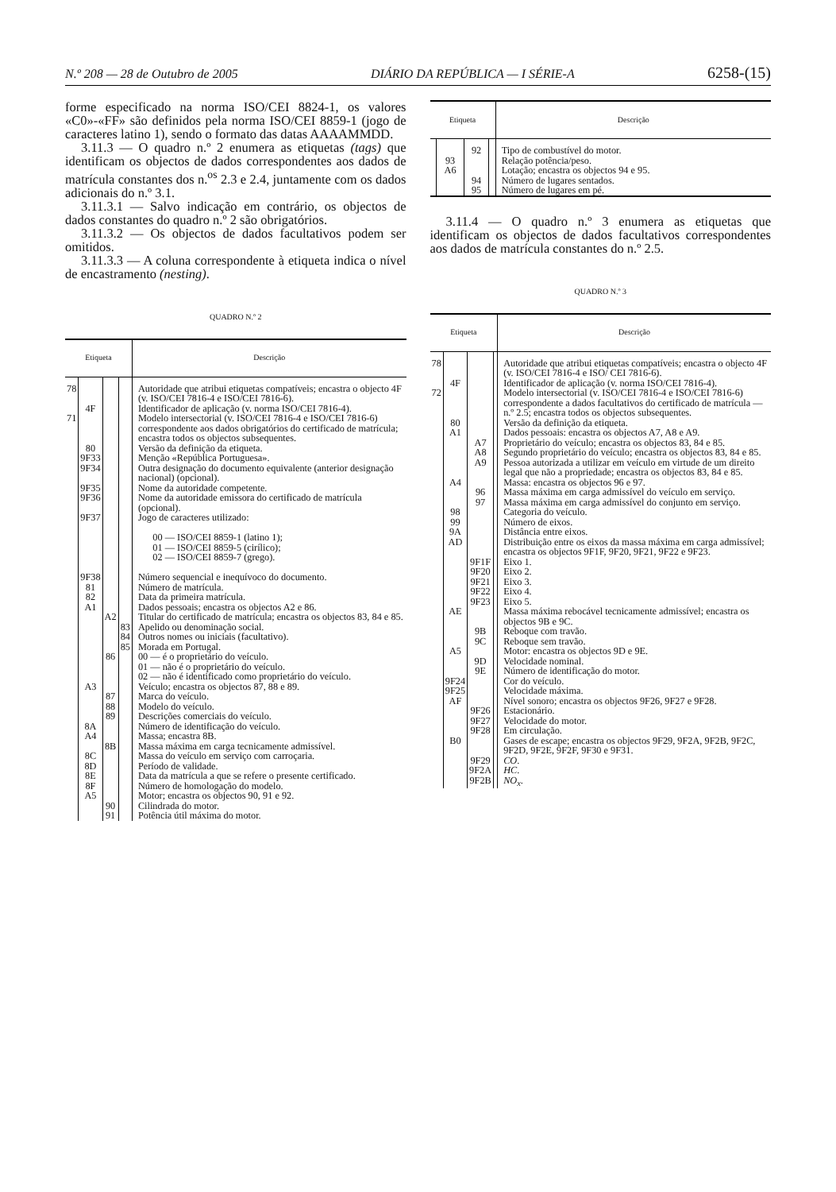N.º 208 — 28 de Outubro de 2005 DIÁRIO DA REPÚBLICA — I SÉRIE-A 6258-(15)
forme especificado na norma ISO/CEI 8824-1, os valores «C0»-«FF» são definidos pela norma ISO/CEI 8859-1 (jogo de caracteres latino 1), sendo o formato das datas AAAAMMDD.
3.11.3 — O quadro n.º 2 enumera as etiquetas (tags) que identificam os objectos de dados correspondentes aos dados de matrícula constantes dos n.<sup>os</sup> 2.3 e 2.4, juntamente com os dados adicionais do n.º 3.1.
3.11.3.1 — Salvo indicação em contrário, os objectos de dados constantes do quadro n.º 2 são obrigatórios.
3.11.3.2 — Os objectos de dados facultativos podem ser omitidos.
3.11.3.3 — A coluna correspondente à etiqueta indica o nível de encastramento (nesting).
QUADRO N.º 2
| Etiqueta | | | | Descrição |
| --- | --- | --- | --- | --- |
| 78 | | | | Autoridade que atribui etiquetas compatíveis; encastra o objecto 4F (v. ISO/CEI 7816-4 e ISO/CEI 7816-6). |
| | 4F | | | Identificador de aplicação (v. norma ISO/CEI 7816-4). |
| 71 | | | | Modelo intersectorial (v. ISO/CEI 7816-4 e ISO/CEI 7816-6) correspondente aos dados obrigatórios do certificado de matrícula; encastra todos os objectos subsequentes. |
| | 80 | | | Versão da definição da etiqueta. |
| | 9F33 | | | Menção «República Portuguesa». |
| | 9F34 | | | Outra designação do documento equivalente (anterior designação nacional) (opcional). |
| | 9F35 | | | Nome da autoridade competente. |
| | 9F36 | | | Nome da autoridade emissora do certificado de matrícula (opcional). |
| | 9F37 | | | Jogo de caracteres utilizado: 00 — ISO/CEI 8859-1 (latino 1); 01 — ISO/CEI 8859-5 (cirílico); 02 — ISO/CEI 8859-7 (grego). |
| | 9F38 | | | Número sequencial e inequívoco do documento. |
| | 81 | | | Número de matrícula. |
| | 82 | | | Data da primeira matrícula. |
| | A1 | | | Dados pessoais; encastra os objectos A2 e 86. |
| | | A2 | | Titular do certificado de matrícula; encastra os objectos 83, 84 e 85. |
| | | | 83 | Apelido ou denominação social. |
| | | | 84 | Outros nomes ou iniciais (facultativo). |
| | | | 85 | Morada em Portugal. |
| | | 86 | | 00 — é o proprietário do veículo. 01 — não é o proprietário do veículo. 02 — não é identificado como proprietário do veículo. |
| | A3 | | | Veículo; encastra os objectos 87, 88 e 89. |
| | | 87 | | Marca do veículo. |
| | | 88 | | Modelo do veículo. |
| | | 89 | | Descrições comerciais do veículo. |
| | 8A | | | Número de identificação do veículo. |
| | A4 | | | Massa; encastra 8B. |
| | | 8B | | Massa máxima em carga tecnicamente admissível. |
| | 8C | | | Massa do veículo em serviço com carroçaria. |
| | 8D | | | Período de validade. |
| | 8E | | | Data da matrícula a que se refere o presente certificado. |
| | 8F | | | Número de homologação do modelo. |
| | A5 | | | Motor; encastra os objectos 90, 91 e 92. |
| | | 90 | | Cilindrada do motor. |
| | | 91 | | Potência útil máxima do motor. |
| Etiqueta | | | | Descrição |
| --- | --- | --- | --- | --- |
| | | 92 | | Tipo de combustível do motor. |
| | 93 | | | Relação potência/peso. |
| | A6 | | | Lotação; encastra os objectos 94 e 95. |
| | | 94 | | Número de lugares sentados. |
| | | 95 | | Número de lugares em pé. |
3.11.4 — O quadro n.º 3 enumera as etiquetas que identificam os objectos de dados facultativos correspondentes aos dados de matrícula constantes do n.º 2.5.
QUADRO N.º 3
| Etiqueta | | | | Descrição |
| --- | --- | --- | --- | --- |
| 78 | | | | Autoridade que atribui etiquetas compatíveis; encastra o objecto 4F (v. ISO/CEI 7816-4 e ISO/ CEI 7816-6). |
| | 4F | | | Identificador de aplicação (v. norma ISO/CEI 7816-4). |
| 72 | | | | Modelo intersectorial (v. ISO/CEI 7816-4 e ISO/CEI 7816-6) correspondente a dados facultativos do certificado de matrícula — n.º 2.5; encastra todos os objectos subsequentes. |
| | 80 | | | Versão da definição da etiqueta. |
| | A1 | | | Dados pessoais: encastra os objectos A7, A8 e A9. |
| | | A7 | | Proprietário do veículo; encastra os objectos 83, 84 e 85. |
| | | A8 | | Segundo proprietário do veículo; encastra os objectos 83, 84 e 85. |
| | | A9 | | Pessoa autorizada a utilizar em veículo em virtude de um direito legal que não a propriedade; encastra os objectos 83, 84 e 85. |
| | A4 | | | Massa: encastra os objectos 96 e 97. |
| | | 96 | | Massa máxima em carga admissível do veículo em serviço. |
| | | 97 | | Massa máxima em carga admissível do conjunto em serviço. |
| | 98 | | | Categoria do veículo. |
| | 99 | | | Número de eixos. |
| | 9A | | | Distância entre eixos. |
| | AD | | | Distribuição entre os eixos da massa máxima em carga admissível; encastra os objectos 9F1F, 9F20, 9F21, 9F22 e 9F23. |
| | | 9F1F | | Eixo 1. |
| | | 9F20 | | Eixo 2. |
| | | 9F21 | | Eixo 3. |
| | | 9F22 | | Eixo 4. |
| | | 9F23 | | Eixo 5. |
| | AE | | | Massa máxima rebocável tecnicamente admissível; encastra os objectos 9B e 9C. |
| | | 9B | | Reboque com travão. |
| | | 9C | | Reboque sem travão. |
| | A5 | | | Motor: encastra os objectos 9D e 9E. |
| | | 9D | | Velocidade nominal. |
| | | 9E | | Número de identificação do motor. |
| | 9F24 | | | Cor do veículo. |
| | 9F25 | | | Velocidade máxima. |
| | AF | | | Nível sonoro; encastra os objectos 9F26, 9F27 e 9F28. |
| | | 9F26 | | Estacionário. |
| | | 9F27 | | Velocidade do motor. |
| | | 9F28 | | Em circulação. |
| | B0 | | | Gases de escape; encastra os objectos 9F29, 9F2A, 9F2B, 9F2C, 9F2D, 9F2E, 9F2F, 9F30 e 9F31. |
| | | 9F29 | | CO . |
| | | 9F2A | | HC . |
| | | 9F2B | | NO<sub>x</sub> . |